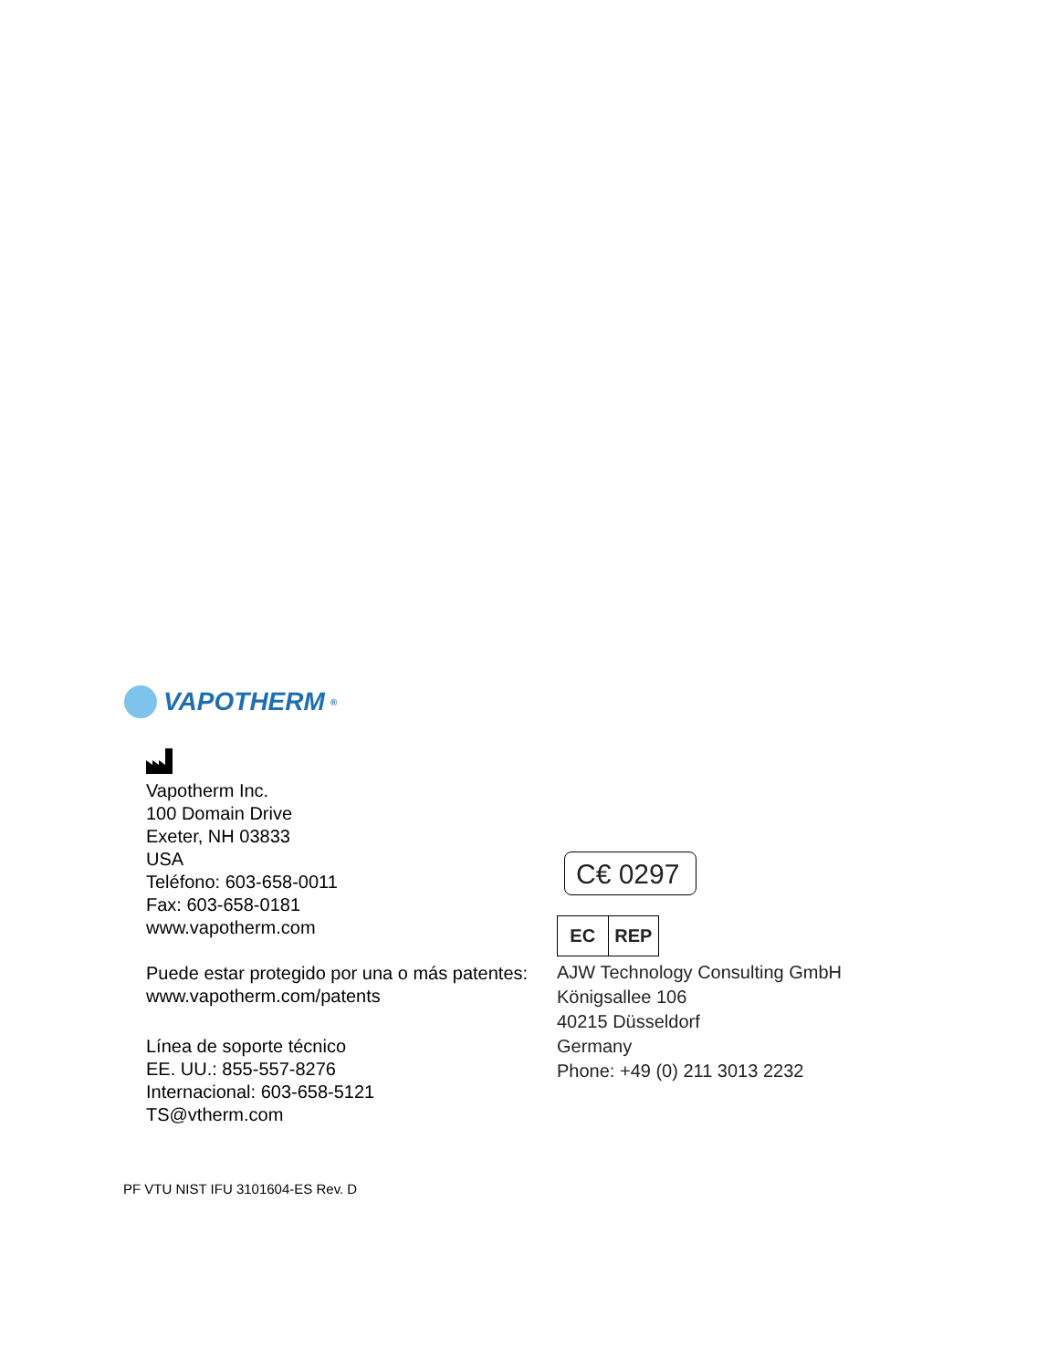VAPOTHERM<sup>®</sup>
Vapotherm Inc.
100 Domain Drive
Exeter, NH 03833
USA
Teléfono: 603-658-0011
Fax: 603-658-0181
www.vapotherm.com
Puede estar protegido por una o más patentes:
www.vapotherm.com/patents
Línea de soporte técnico
EE. UU.: 855-557-8276
Internacional: 603-658-5121
TS@vtherm.com
C€ 0297
EC REP
AJW Technology Consulting GmbH
Königsallee 106
40215 Düsseldorf
Germany
Phone: +49 (0) 211 3013 2232
PF VTU NIST IFU 3101604-ES Rev. D